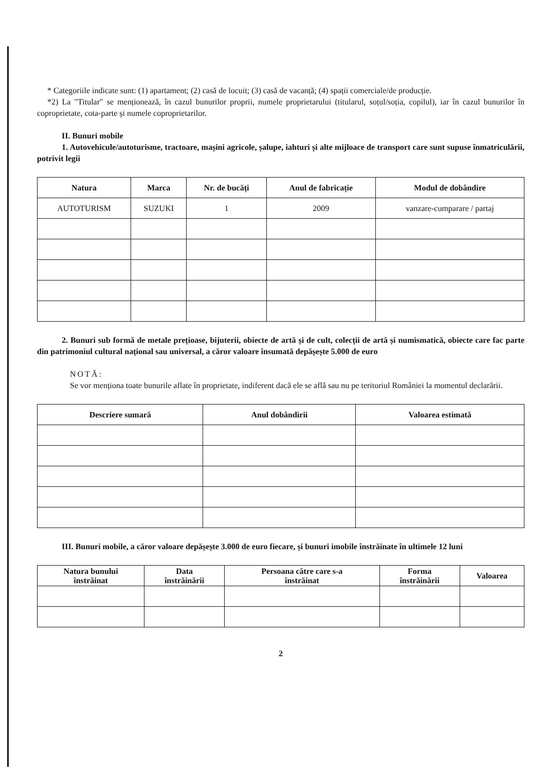* Categoriile indicate sunt: (1) apartament; (2) casă de locuit; (3) casă de vacanță; (4) spații comerciale/de producție.
*2) La "Titular" se menționează, în cazul bunurilor proprii, numele proprietarului (titularul, soțul/soția, copilul), iar în cazul bunurilor în coproprietate, cota-parte și numele coproprietarilor.
II. Bunuri mobile
1. Autovehicule/autoturisme, tractoare, mașini agricole, șalupe, iahturi și alte mijloace de transport care sunt supuse înmatriculării, potrivit legii
| Natura | Marca | Nr. de bucăți | Anul de fabricație | Modul de dobândire |
| --- | --- | --- | --- | --- |
| AUTOTURISM | SUZUKI | 1 | 2009 | vanzare-cumparare / partaj |
2. Bunuri sub formă de metale prețioase, bijuterii, obiecte de artă și de cult, colecții de artă și numismatică, obiecte care fac parte din patrimoniul cultural național sau universal, a căror valoare însumată depășește 5.000 de euro
NOTĂ:
Se vor menționa toate bunurile aflate în proprietate, indiferent dacă ele se află sau nu pe teritoriul României la momentul declarării.
| Descriere sumară | Anul dobândirii | Valoarea estimată |
| --- | --- | --- |
III. Bunuri mobile, a căror valoare depășește 3.000 de euro fiecare, și bunuri imobile înstrăinate în ultimele 12 luni
| Natura bunului înstrăinat | Data înstrăinării | Persoana către care s-a înstrăinat | Forma înstrăinării | Valoarea |
| --- | --- | --- | --- | --- |
2